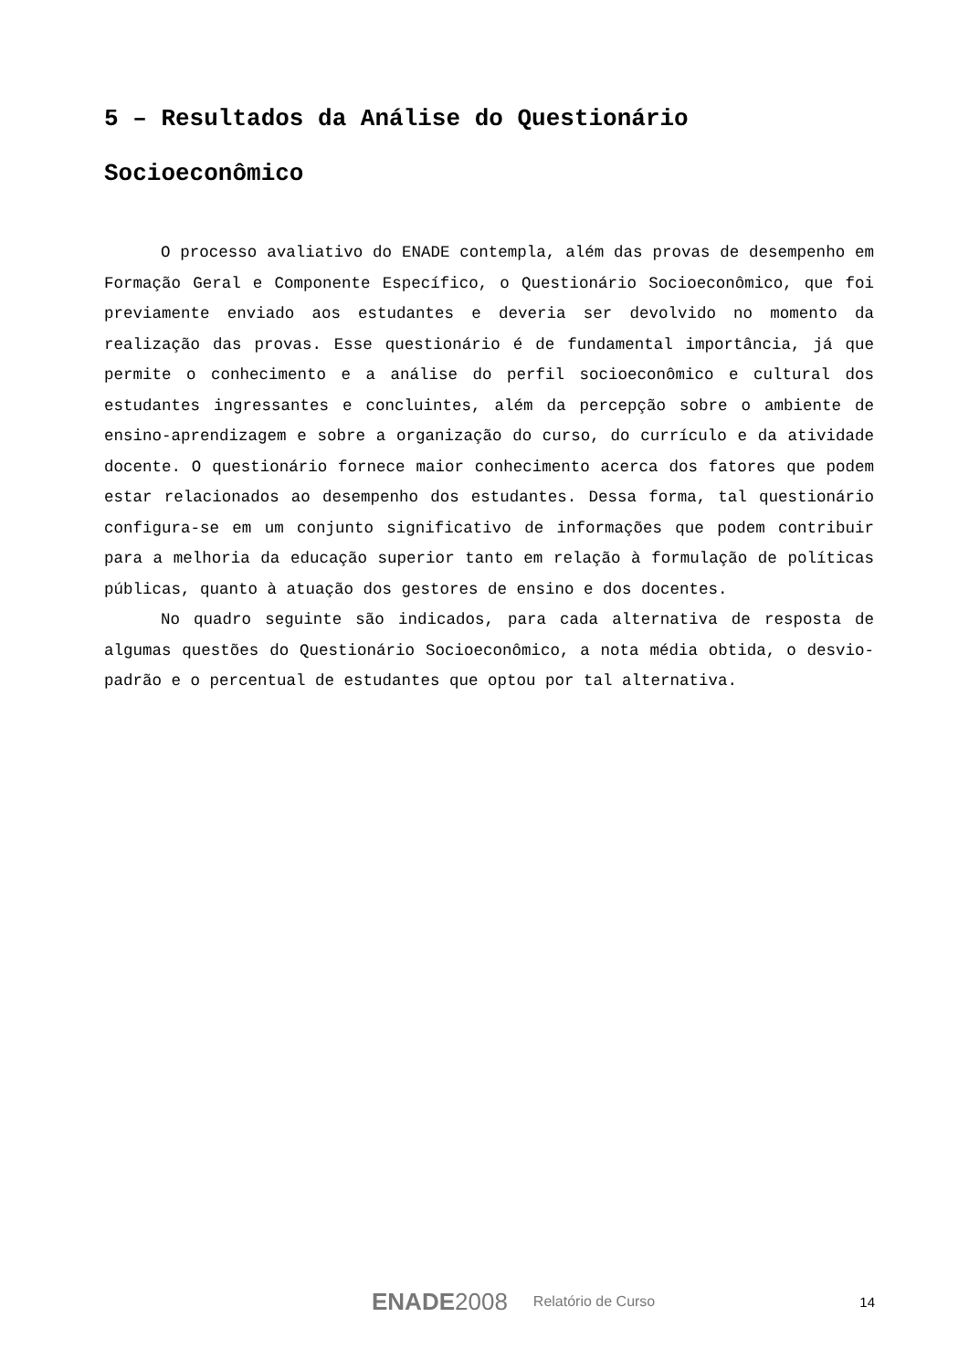5 – Resultados da Análise do Questionário Socioeconômico
O processo avaliativo do ENADE contempla, além das provas de desempenho em Formação Geral e Componente Específico, o Questionário Socioeconômico, que foi previamente enviado aos estudantes e deveria ser devolvido no momento da realização das provas. Esse questionário é de fundamental importância, já que permite o conhecimento e a análise do perfil socioeconômico e cultural dos estudantes ingressantes e concluintes, além da percepção sobre o ambiente de ensino-aprendizagem e sobre a organização do curso, do currículo e da atividade docente. O questionário fornece maior conhecimento acerca dos fatores que podem estar relacionados ao desempenho dos estudantes. Dessa forma, tal questionário configura-se em um conjunto significativo de informações que podem contribuir para a melhoria da educação superior tanto em relação à formulação de políticas públicas, quanto à atuação dos gestores de ensino e dos docentes.
No quadro seguinte são indicados, para cada alternativa de resposta de algumas questões do Questionário Socioeconômico, a nota média obtida, o desvio-padrão e o percentual de estudantes que optou por tal alternativa.
ENADE2008 Relatório de Curso
14